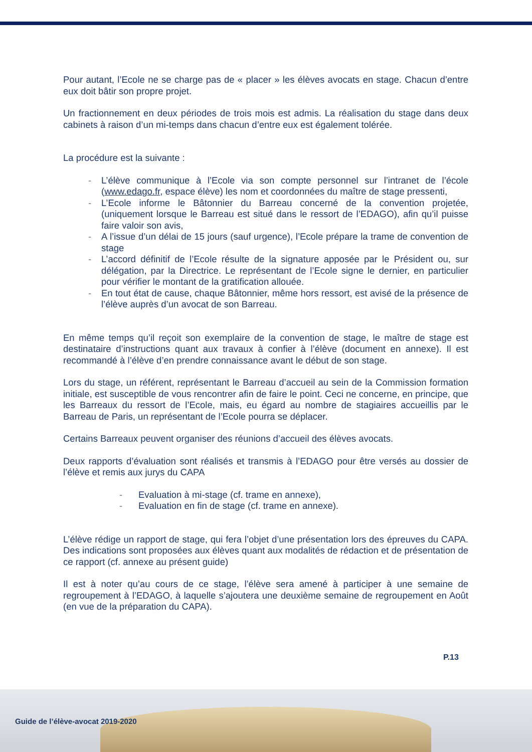Pour autant, l’Ecole ne se charge pas de « placer » les élèves avocats en stage. Chacun d’entre eux doit bâtir son propre projet.
Un fractionnement en deux périodes de trois mois est admis. La réalisation du stage dans deux cabinets à raison d’un mi-temps dans chacun d’entre eux est également tolérée.
La procédure est la suivante :
- L’élève communique à l’Ecole via son compte personnel sur l’intranet de l’école (www.edago.fr, espace élève) les nom et coordonnées du maître de stage pressenti,
- L’Ecole informe le Bâtonnier du Barreau concerné de la convention projetée, (uniquement lorsque le Barreau est situé dans le ressort de l’EDAGO), afin qu’il puisse faire valoir son avis,
- A l’issue d’un délai de 15 jours (sauf urgence), l’Ecole prépare la trame de convention de stage
- L’accord définitif de l’Ecole résulte de la signature apposée par le Président ou, sur délégation, par la Directrice. Le représentant de l’Ecole signe le dernier, en particulier pour vérifier le montant de la gratification allouée.
- En tout état de cause, chaque Bâtonnier, même hors ressort, est avisé de la présence de l’élève auprès d’un avocat de son Barreau.
En même temps qu’il reçoit son exemplaire de la convention de stage, le maître de stage est destinataire d’instructions quant aux travaux à confier à l’élève (document en annexe). Il est recommandé à l’élève d’en prendre connaissance avant le début de son stage.
Lors du stage, un référent, représentant le Barreau d’accueil au sein de la Commission formation initiale, est susceptible de vous rencontrer afin de faire le point. Ceci ne concerne, en principe, que les Barreaux du ressort de l’Ecole, mais, eu égard au nombre de stagiaires accueillis par le Barreau de Paris, un représentant de l’Ecole pourra se déplacer.
Certains Barreaux peuvent organiser des réunions d’accueil des élèves avocats.
Deux rapports d’évaluation sont réalisés et transmis à l’EDAGO pour être versés au dossier de l’élève et remis aux jurys du CAPA
- Evaluation à mi-stage (cf. trame en annexe),
- Evaluation en fin de stage (cf. trame en annexe).
L’élève rédige un rapport de stage, qui fera l’objet d’une présentation lors des épreuves du CAPA. Des indications sont proposées aux élèves quant aux modalités de rédaction et de présentation de ce rapport (cf. annexe au présent guide)
Il est à noter qu’au cours de ce stage, l’élève sera amené à participer à une semaine de regroupement à l’EDAGO, à laquelle s’ajoutera une deuxième semaine de regroupement en Août (en vue de la préparation du CAPA).
P.13
Guide de l’élève-avocat 2019-2020